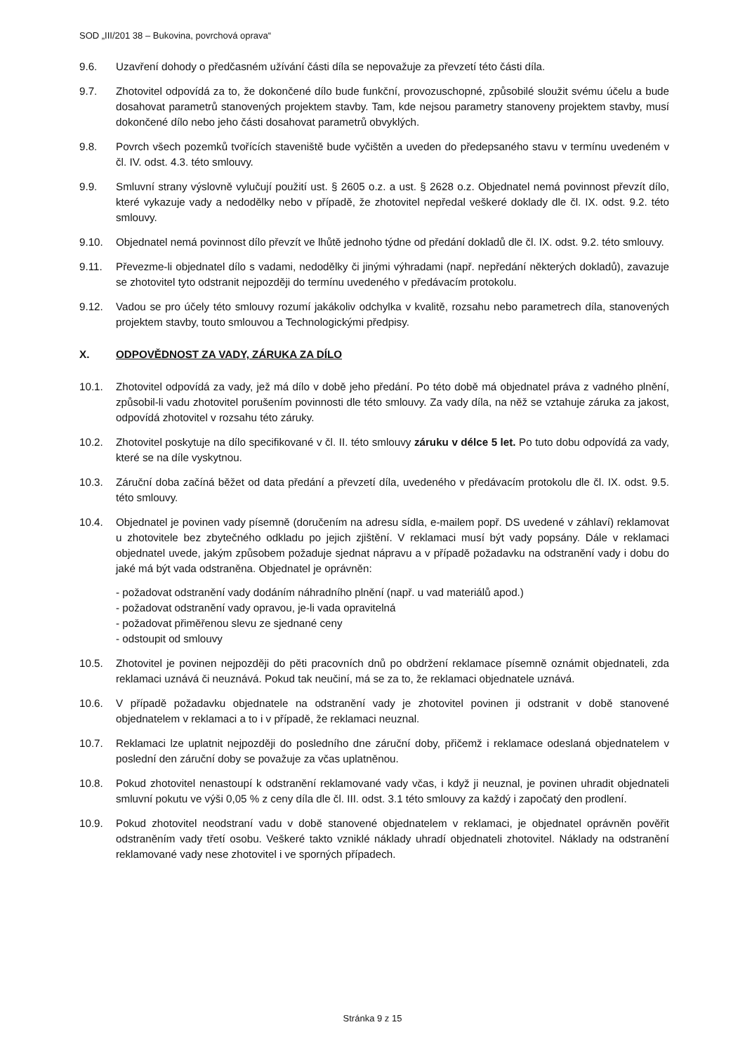SOD „III/201 38 – Bukovina, povrchová oprava“
9.6. Uzavření dohody o předčasném užívání části díla se nepovažuje za převzetí této části díla.
9.7. Zhotovitel odpovídá za to, že dokončené dílo bude funkční, provozuschopné, způsobilé sloužit svému účelu a bude dosahovat parametrů stanovených projektem stavby. Tam, kde nejsou parametry stanoveny projektem stavby, musí dokončené dílo nebo jeho části dosahovat parametrů obvyklých.
9.8. Povrch všech pozemků tvořících staveniště bude vyčištěn a uveden do předepsaného stavu v termínu uvedeném v čl. IV. odst. 4.3. této smlouvy.
9.9. Smluvní strany výslovně vylučují použití ust. § 2605 o.z. a ust. § 2628 o.z. Objednatel nemá povinnost převzít dílo, které vykazuje vady a nedodělky nebo v případě, že zhotovitel nepředal veškeré doklady dle čl. IX. odst. 9.2. této smlouvy.
9.10. Objednatel nemá povinnost dílo převzít ve lhůtě jednoho týdne od předání dokladů dle čl. IX. odst. 9.2. této smlouvy.
9.11. Převezme-li objednatel dílo s vadami, nedodělky či jinými výhradami (např. nepředání některých dokladů), zavazuje se zhotovitel tyto odstranit nejpozději do termínu uvedeného v předávacím protokolu.
9.12. Vadou se pro účely této smlouvy rozumí jakákoliv odchylka v kvalitě, rozsahu nebo parametrech díla, stanovených projektem stavby, touto smlouvou a Technologickými předpisy.
X. ODPOVĚDNOST ZA VADY, ZÁRUKA ZA DÍLO
10.1. Zhotovitel odpovídá za vady, jež má dílo v době jeho předání. Po této době má objednatel práva z vadného plnění, způsobil-li vadu zhotovitel porušením povinnosti dle této smlouvy. Za vady díla, na něž se vztahuje záruka za jakost, odpovídá zhotovitel v rozsahu této záruky.
10.2. Zhotovitel poskytuje na dílo specifikované v čl. II. této smlouvy záruku v délce 5 let. Po tuto dobu odpovídá za vady, které se na díle vyskytnou.
10.3. Záruční doba začíná běžet od data předání a převzetí díla, uvedeného v předávacím protokolu dle čl. IX. odst. 9.5. této smlouvy.
10.4. Objednatel je povinen vady písemně (doručením na adresu sídla, e-mailem popř. DS uvedené v záhlaví) reklamovat u zhotovitele bez zbytečného odkladu po jejich zjištění. V reklamaci musí být vady popsány. Dále v reklamaci objednatel uvede, jakým způsobem požaduje sjednat nápravu a v případě požadavku na odstranění vady i dobu do jaké má být vada odstraněna. Objednatel je oprávněn:
- požadovat odstranění vady dodáním náhradního plnění (např. u vad materiálů apod.)
- požadovat odstranění vady opravou, je-li vada opravitelná
- požadovat přiměřenou slevu ze sjednané ceny
- odstoupit od smlouvy
10.5. Zhotovitel je povinen nejpozději do pěti pracovních dnů po obdržení reklamace písemně oznámit objednateli, zda reklamaci uznává či neuznává. Pokud tak neučiní, má se za to, že reklamaci objednatele uznává.
10.6. V případě požadavku objednatele na odstranění vady je zhotovitel povinen ji odstranit v době stanovené objednatelem v reklamaci a to i v případě, že reklamaci neuznal.
10.7. Reklamaci lze uplatnit nejpozději do posledního dne záruční doby, přičemž i reklamace odeslaná objednatelem v poslední den záruční doby se považuje za včas uplatněnou.
10.8. Pokud zhotovitel nenastoupí k odstranění reklamované vady včas, i když ji neuznal, je povinen uhradit objednateli smluvní pokutu ve výši 0,05 % z ceny díla dle čl. III. odst. 3.1 této smlouvy za každý i započatý den prodlení.
10.9. Pokud zhotovitel neodstraní vadu v době stanovené objednatelem v reklamaci, je objednatel oprávněn pověřit odstraněním vady třetí osobu. Veškeré takto vzniklé náklady uhradí objednateli zhotovitel. Náklady na odstranění reklamované vady nese zhotovitel i ve sporných případech.
Stránka 9 z 15